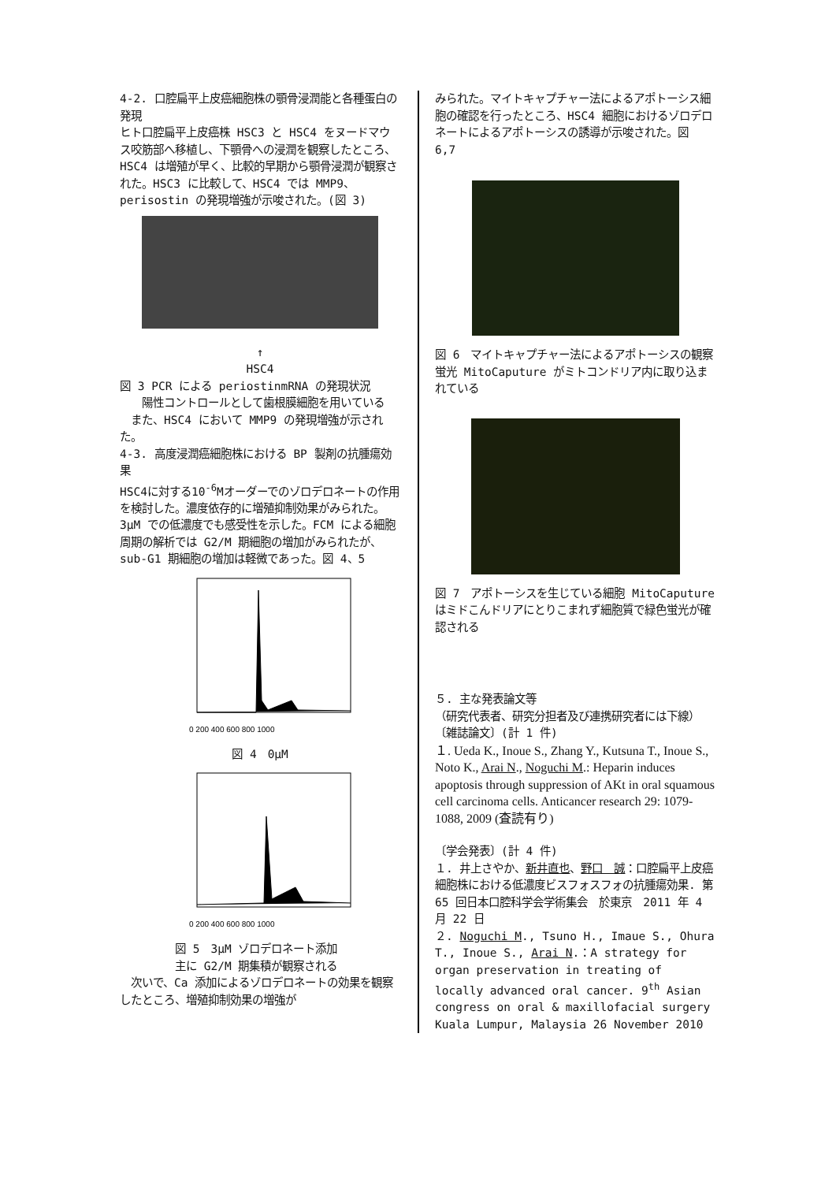4-2. 口腔扁平上皮癌細胞株の顎骨浸潤能と各種蛋白の発現
ヒト口腔扁平上皮癌株 HSC3 と HSC4 をヌードマウス咬筋部へ移植し、下顎骨への浸潤を観察したところ、HSC4 は増殖が早く、比較的早期から顎骨浸潤が観察された。HSC3 に比較して、HSC4 では MMP9、perisostin の発現増強が示唆された。(図 3)
↑
HSC4
図 3 PCR による periostinmRNA の発現状況
　　陽性コントロールとして歯根膜細胞を用いている
　また、HSC4 において MMP9 の発現増強が示された。
4-3. 高度浸潤癌細胞株における BP 製剤の抗腫瘍効果
HSC4に対する10<sup>-6</sup>Mオーダーでのゾロデロネートの作用を検討した。濃度依存的に増殖抑制効果がみられた。3μM での低濃度でも感受性を示した。FCM による細胞周期の解析では G2/M 期細胞の増加がみられたが、sub-G1 期細胞の増加は軽微であった。図 4、5
0 200 400 600 800 1000
図 4　0μM
0 200 400 600 800 1000
図 5　3μM ゾロデロネート添加
主に G2/M 期集積が観察される
　次いで、Ca 添加によるゾロデロネートの効果を観察したところ、増殖抑制効果の増強が
みられた。マイトキャプチャー法によるアポトーシス細胞の確認を行ったところ、HSC4 細胞におけるゾロデロネートによるアポトーシスの誘導が示唆された。図 6,7
図 6　マイトキャプチャー法によるアポトーシスの観察　蛍光 MitoCaputure がミトコンドリア内に取り込まれている
図 7　アポトーシスを生じている細胞 MitoCaputure はミドこんドリアにとりこまれず細胞質で緑色蛍光が確認される
５. 主な発表論文等
（研究代表者、研究分担者及び連携研究者には下線）
〔雑誌論文〕(計 1 件)
１. Ueda K., Inoue S., Zhang Y., Kutsuna T., Inoue S., Noto K., Arai N., Noguchi M.: Heparin induces apoptosis through suppression of AKt in oral squamous cell carcinoma cells. Anticancer research 29: 1079-1088, 2009 (査読有り)
〔学会発表〕(計 4 件)
１. 井上さやか、新井直也、野口　誠：口腔扁平上皮癌細胞株における低濃度ビスフォスフォの抗腫瘍効果. 第 65 回日本口腔科学会学術集会　於東京　2011 年 4 月 22 日
２. Noguchi M., Tsuno H., Imaue S., Ohura T., Inoue S., Arai N.：A strategy for organ preservation in treating of locally advanced oral cancer. 9<sup>th</sup> Asian congress on oral & maxillofacial surgery Kuala Lumpur, Malaysia 26 November 2010